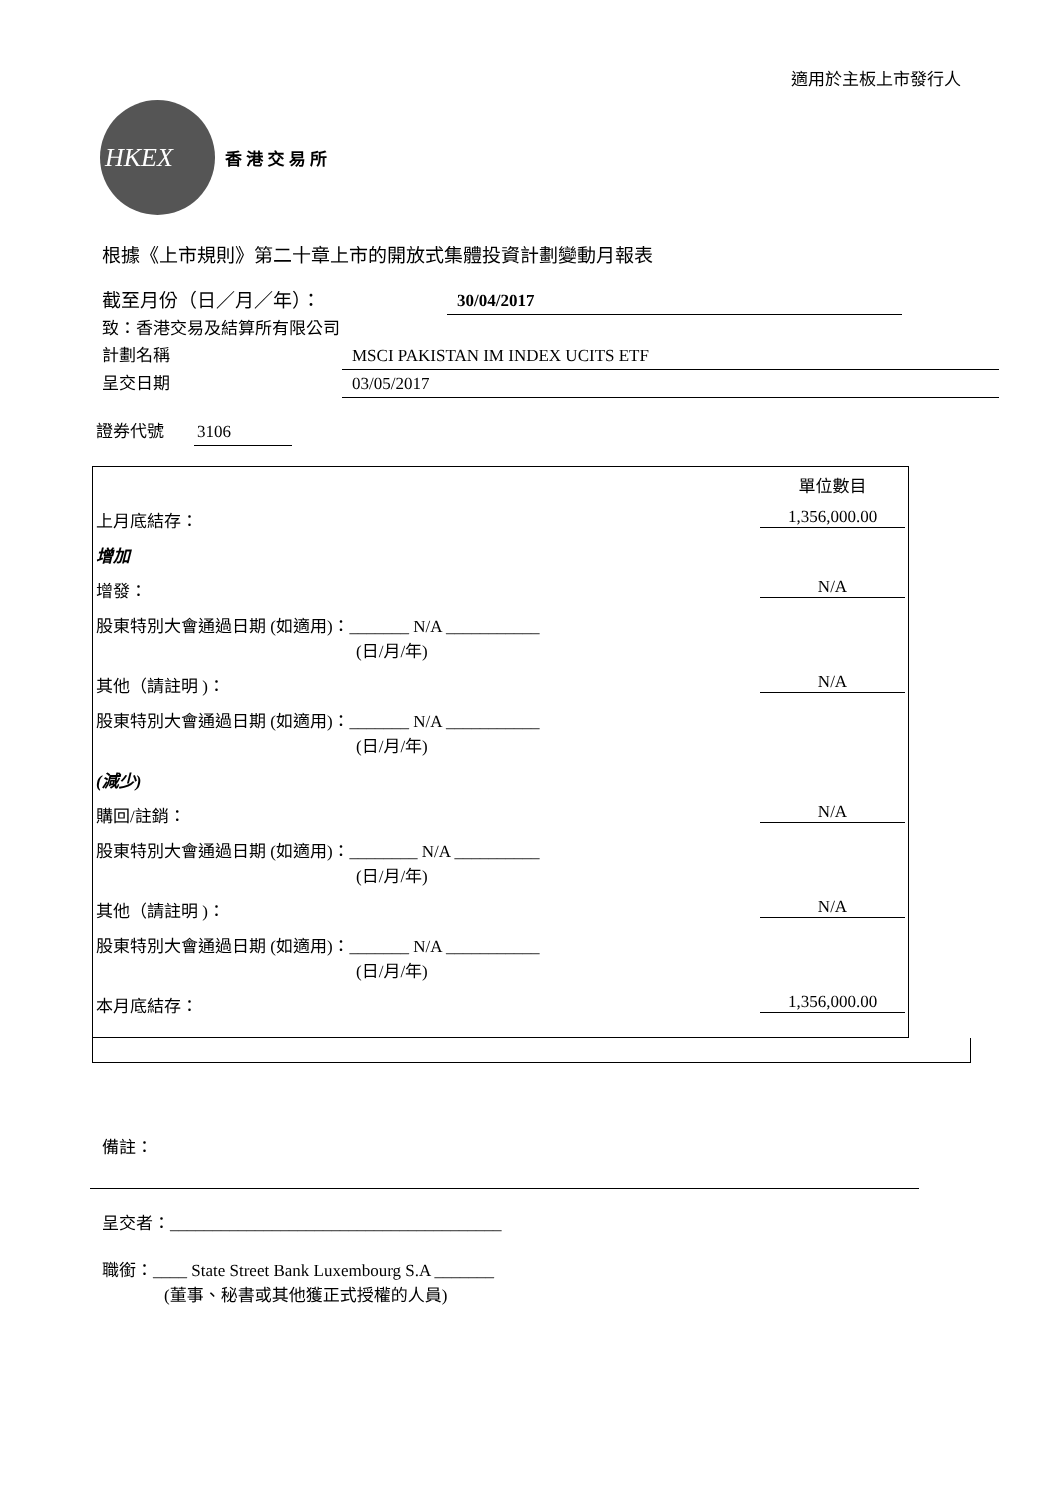適用於主板上市發行人
HKEX
香 港 交 易 所
根據《上市規則》第二十章上市的開放式集體投資計劃變動月報表
截至月份（日／月／年）： 30/04/2017
致：香港交易及結算所有限公司
計劃名稱 MSCI PAKISTAN IM INDEX UCITS ETF
呈交日期 03/05/2017
證券代號 3106
| | 單位數目 |
| 上月底結存： | 1,356,000.00 |
| 增加 | |
| 增發： | N/A |
| 股東特別大會通過日期 (如適用)：_______ N/A ___________ (日/月/年) | |
| 其他（請註明 )： | N/A |
| 股東特別大會通過日期 (如適用)：_______ N/A ___________ (日/月/年) | |
| (減少) | |
| 購回/註銷： | N/A |
| 股東特別大會通過日期 (如適用)：________ N/A __________ (日/月/年) | |
| 其他（請註明 )： | N/A |
| 股東特別大會通過日期 (如適用)：_______ N/A ___________ (日/月/年) | |
| 本月底結存： | 1,356,000.00 |
備註：
呈交者：_______________________________________
職銜：____ State Street Bank Luxembourg S.A _______
(董事、秘書或其他獲正式授權的人員)